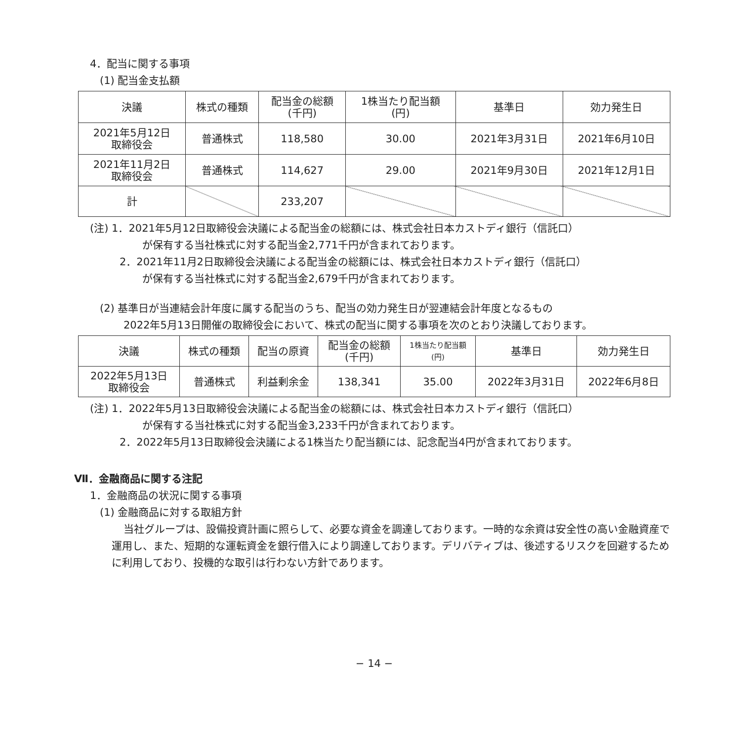4．配当に関する事項
(1) 配当金支払額
| 決議 | 株式の種類 | 配当金の総額 (千円) | 1株当たり配当額 (円) | 基準日 | 効力発生日 |
| --- | --- | --- | --- | --- | --- |
| 2021年5月12日 取締役会 | 普通株式 | 118,580 | 30.00 | 2021年3月31日 | 2021年6月10日 |
| 2021年11月2日 取締役会 | 普通株式 | 114,627 | 29.00 | 2021年9月30日 | 2021年12月1日 |
| 計 | | 233,207 | | | |
(注) 1．2021年5月12日取締役会決議による配当金の総額には、株式会社日本カストディ銀行（信託口）
が保有する当社株式に対する配当金2,771千円が含まれております。
2．2021年11月2日取締役会決議による配当金の総額には、株式会社日本カストディ銀行（信託口）
が保有する当社株式に対する配当金2,679千円が含まれております。
(2) 基準日が当連結会計年度に属する配当のうち、配当の効力発生日が翌連結会計年度となるもの
2022年5月13日開催の取締役会において、株式の配当に関する事項を次のとおり決議しております。
| 決議 | 株式の種類 | 配当の原資 | 配当金の総額 (千円) | 1株当たり配当額 (円) | 基準日 | 効力発生日 |
| --- | --- | --- | --- | --- | --- | --- |
| 2022年5月13日 取締役会 | 普通株式 | 利益剰余金 | 138,341 | 35.00 | 2022年3月31日 | 2022年6月8日 |
(注) 1．2022年5月13日取締役会決議による配当金の総額には、株式会社日本カストディ銀行（信託口）
が保有する当社株式に対する配当金3,233千円が含まれております。
2．2022年5月13日取締役会決議による1株当たり配当額には、記念配当4円が含まれております。
Ⅶ．金融商品に関する注記
1．金融商品の状況に関する事項
(1) 金融商品に対する取組方針
当社グループは、設備投資計画に照らして、必要な資金を調達しております。一時的な余資は安全性の高い金融資産で運用し、また、短期的な運転資金を銀行借入により調達しております。デリバティブは、後述するリスクを回避するために利用しており、投機的な取引は行わない方針であります。
− 14 −